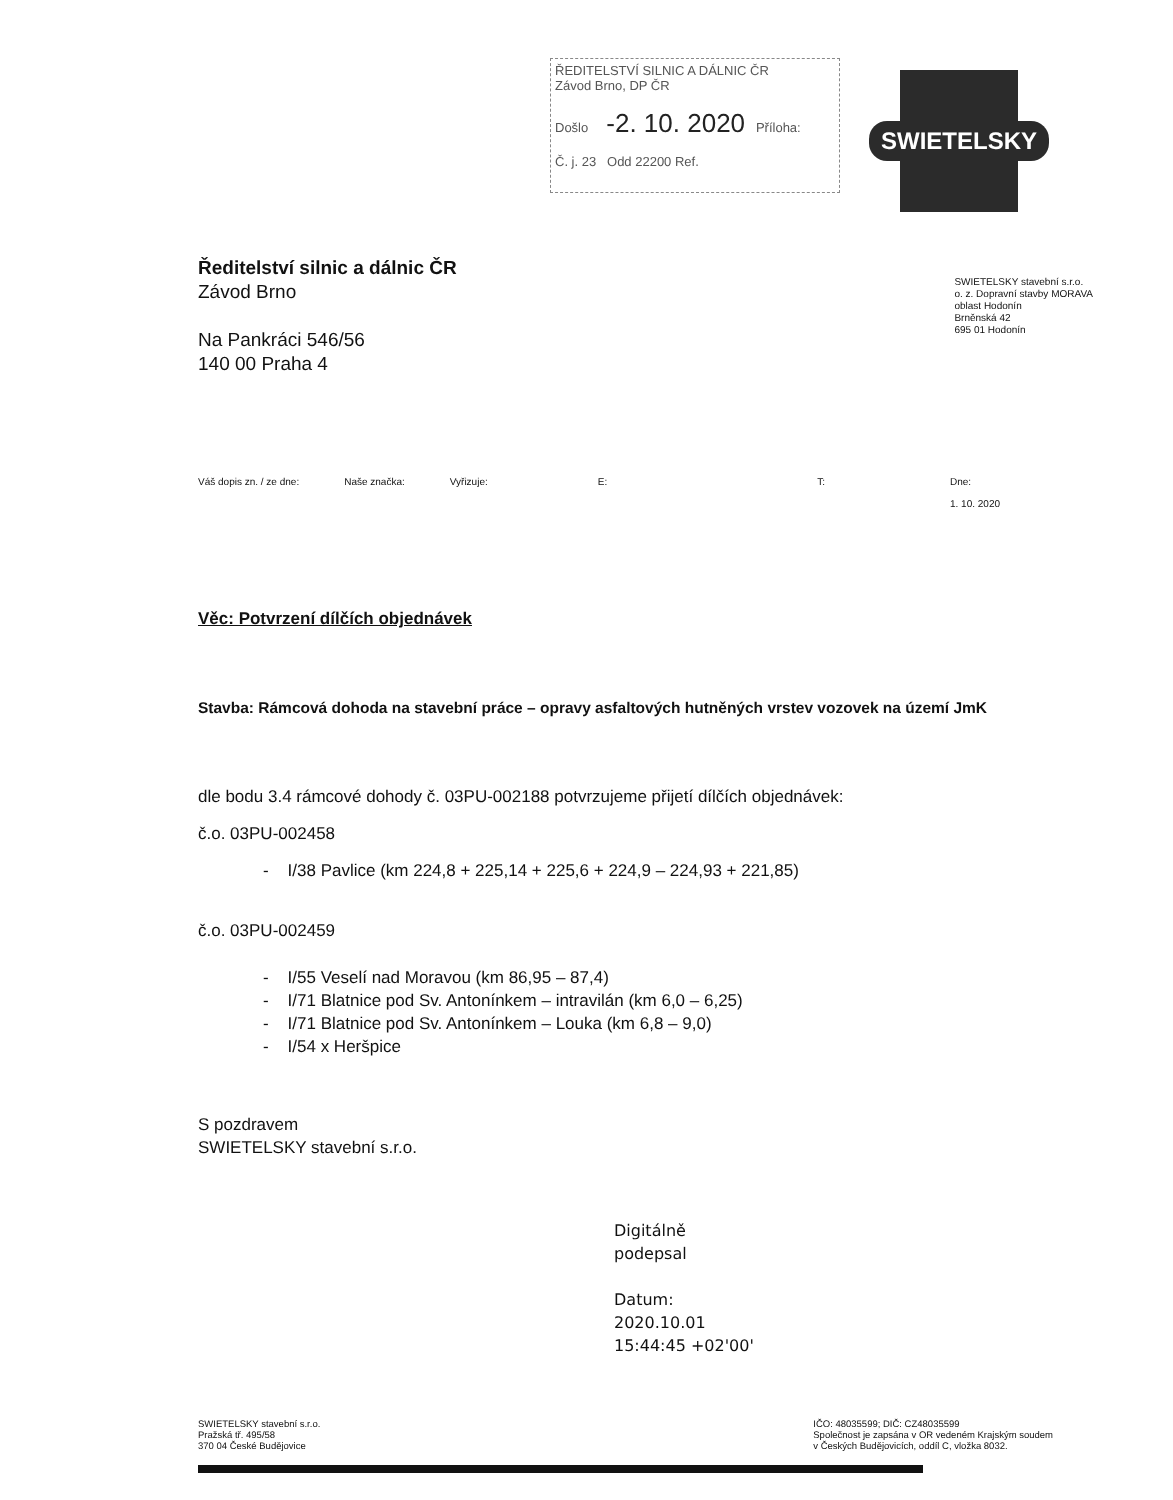ŘEDITELSTVÍ SILNIC A DÁLNIC ČR
Závod Brno, DP ČR
Došlo -2. 10. 2020 Příloha:
Č. j. 23 Odd 22200 Ref.
SWIETELSKY
Ředitelství silnic a dálnic ČR
Závod Brno
Na Pankráci 546/56
140 00 Praha 4
SWIETELSKY stavební s.r.o.
o. z. Dopravní stavby MORAVA
oblast Hodonín
Brněnská 42
695 01 Hodonín
Váš dopis zn. / ze dne: Naše značka: Vyřizuje: E: T: Dne:
1. 10. 2020
Věc: Potvrzení dílčích objednávek
Stavba: Rámcová dohoda na stavební práce – opravy asfaltových hutněných vrstev vozovek na území JmK
dle bodu 3.4 rámcové dohody č. 03PU-002188 potvrzujeme přijetí dílčích objednávek:
č.o. 03PU-002458
- I/38 Pavlice (km 224,8 + 225,14 + 225,6 + 224,9 – 224,93 + 221,85)
č.o. 03PU-002459
- I/55 Veselí nad Moravou (km 86,95 – 87,4)
- I/71 Blatnice pod Sv. Antonínkem – intravilán (km 6,0 – 6,25)
- I/71 Blatnice pod Sv. Antonínkem – Louka (km 6,8 – 9,0)
- I/54 x Heršpice
S pozdravem
SWIETELSKY stavební s.r.o.
Digitálně
podepsal
Datum:
2020.10.01
15:44:45 +02'00'
SWIETELSKY stavební s.r.o.
Pražská tř. 495/58
370 04 České Budějovice
IČO: 48035599; DIČ: CZ48035599
Společnost je zapsána v OR vedeném Krajským soudem
v Českých Budějovicích, oddíl C, vložka 8032.